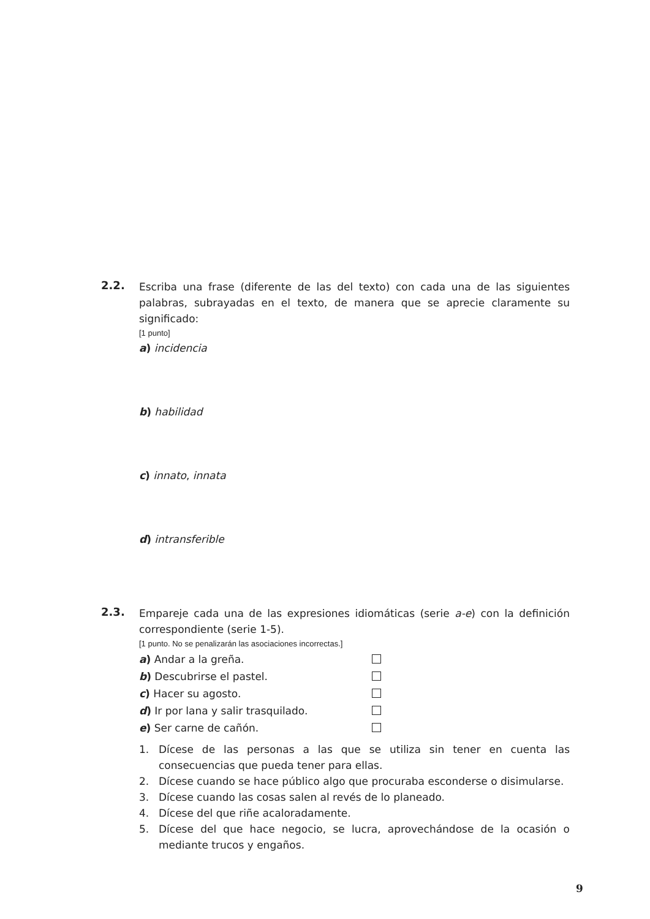2.2.
Escriba una frase (diferente de las del texto) con cada una de las siguientes palabras, subrayadas en el texto, de manera que se aprecie claramente su significado:
[1 punto]
a) incidencia
b) habilidad
c) innato, innata
d) intransferible
2.3.
Empareje cada una de las expresiones idiomáticas (serie a-e) con la definición correspondiente (serie 1-5).
[1 punto. No se penalizarán las asociaciones incorrectas.]
a) Andar a la greña.
b) Descubrirse el pastel.
c) Hacer su agosto.
d) Ir por lana y salir trasquilado.
e) Ser carne de cañón.
1. Dícese de las personas a las que se utiliza sin tener en cuenta las consecuencias que pueda tener para ellas.
2. Dícese cuando se hace público algo que procuraba esconderse o disimularse.
3. Dícese cuando las cosas salen al revés de lo planeado.
4. Dícese del que riñe acaloradamente.
5. Dícese del que hace negocio, se lucra, aprovechándose de la ocasión o mediante trucos y engaños.
9